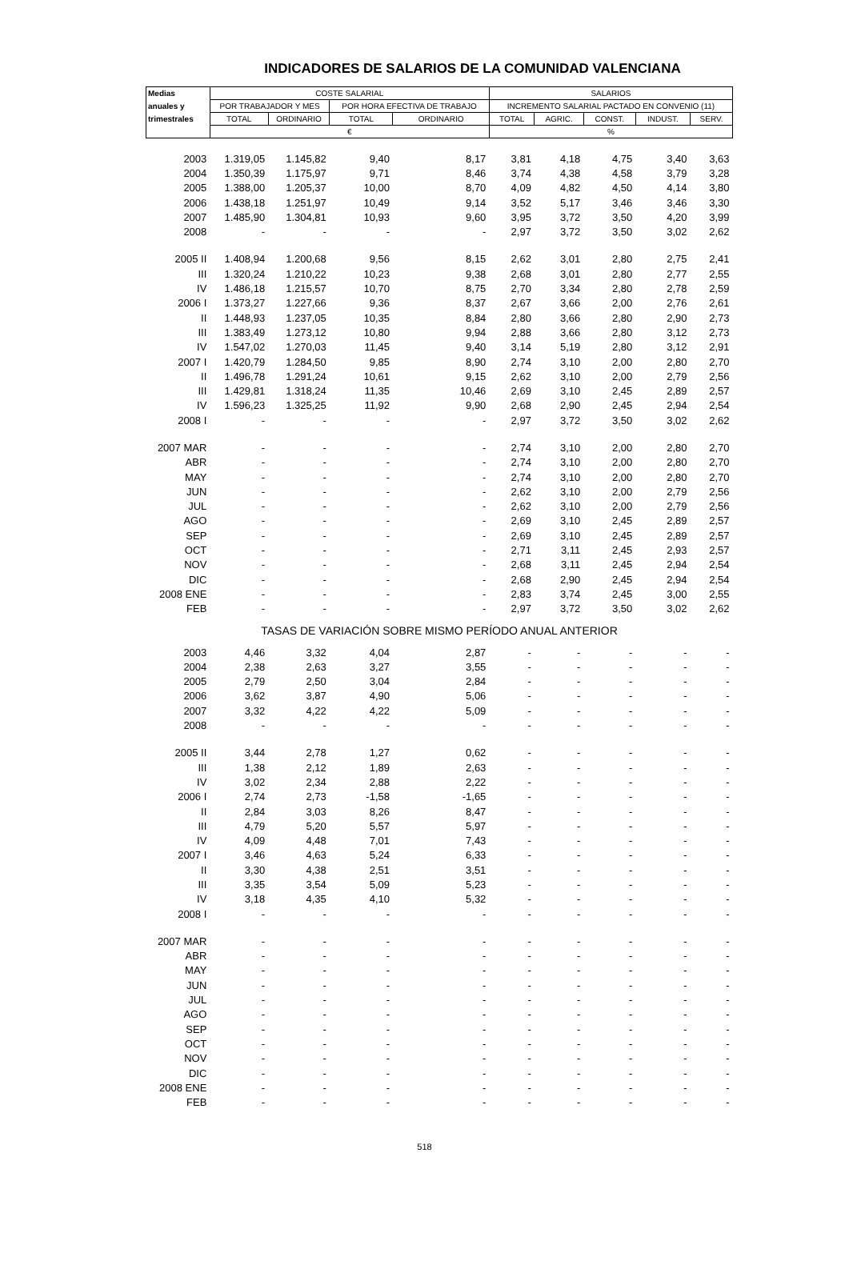INDICADORES DE SALARIOS DE LA COMUNIDAD VALENCIANA
| Medias | COSTE SALARIAL | | | | SALARIOS | | | | |
| --- | --- | --- | --- | --- | --- | --- | --- | --- | --- |
| anuales y | POR TRABAJADOR Y MES | | POR HORA EFECTIVA DE TRABAJO | | INCREMENTO SALARIAL PACTADO EN CONVENIO (11) | | | | |
| trimestrales | TOTAL | ORDINARIO | TOTAL | ORDINARIO | TOTAL | AGRIC. | CONST. | INDUST. | SERV. |
| | € | | | | % | | | | |
| 2003 | 1.319,05 | 1.145,82 | 9,40 | 8,17 | 3,81 | 4,18 | 4,75 | 3,40 | 3,63 |
| 2004 | 1.350,39 | 1.175,97 | 9,71 | 8,46 | 3,74 | 4,38 | 4,58 | 3,79 | 3,28 |
| 2005 | 1.388,00 | 1.205,37 | 10,00 | 8,70 | 4,09 | 4,82 | 4,50 | 4,14 | 3,80 |
| 2006 | 1.438,18 | 1.251,97 | 10,49 | 9,14 | 3,52 | 5,17 | 3,46 | 3,46 | 3,30 |
| 2007 | 1.485,90 | 1.304,81 | 10,93 | 9,60 | 3,95 | 3,72 | 3,50 | 4,20 | 3,99 |
| 2008 | - | - | - | - | 2,97 | 3,72 | 3,50 | 3,02 | 2,62 |
| 2005 II | 1.408,94 | 1.200,68 | 9,56 | 8,15 | 2,62 | 3,01 | 2,80 | 2,75 | 2,41 |
| III | 1.320,24 | 1.210,22 | 10,23 | 9,38 | 2,68 | 3,01 | 2,80 | 2,77 | 2,55 |
| IV | 1.486,18 | 1.215,57 | 10,70 | 8,75 | 2,70 | 3,34 | 2,80 | 2,78 | 2,59 |
| 2006 I | 1.373,27 | 1.227,66 | 9,36 | 8,37 | 2,67 | 3,66 | 2,00 | 2,76 | 2,61 |
| II | 1.448,93 | 1.237,05 | 10,35 | 8,84 | 2,80 | 3,66 | 2,80 | 2,90 | 2,73 |
| III | 1.383,49 | 1.273,12 | 10,80 | 9,94 | 2,88 | 3,66 | 2,80 | 3,12 | 2,73 |
| IV | 1.547,02 | 1.270,03 | 11,45 | 9,40 | 3,14 | 5,19 | 2,80 | 3,12 | 2,91 |
| 2007 I | 1.420,79 | 1.284,50 | 9,85 | 8,90 | 2,74 | 3,10 | 2,00 | 2,80 | 2,70 |
| II | 1.496,78 | 1.291,24 | 10,61 | 9,15 | 2,62 | 3,10 | 2,00 | 2,79 | 2,56 |
| III | 1.429,81 | 1.318,24 | 11,35 | 10,46 | 2,69 | 3,10 | 2,45 | 2,89 | 2,57 |
| IV | 1.596,23 | 1.325,25 | 11,92 | 9,90 | 2,68 | 2,90 | 2,45 | 2,94 | 2,54 |
| 2008 I | - | - | - | - | 2,97 | 3,72 | 3,50 | 3,02 | 2,62 |
| 2007 MAR | - | - | - | - | 2,74 | 3,10 | 2,00 | 2,80 | 2,70 |
| ABR | - | - | - | - | 2,74 | 3,10 | 2,00 | 2,80 | 2,70 |
| MAY | - | - | - | - | 2,74 | 3,10 | 2,00 | 2,80 | 2,70 |
| JUN | - | - | - | - | 2,62 | 3,10 | 2,00 | 2,79 | 2,56 |
| JUL | - | - | - | - | 2,62 | 3,10 | 2,00 | 2,79 | 2,56 |
| AGO | - | - | - | - | 2,69 | 3,10 | 2,45 | 2,89 | 2,57 |
| SEP | - | - | - | - | 2,69 | 3,10 | 2,45 | 2,89 | 2,57 |
| OCT | - | - | - | - | 2,71 | 3,11 | 2,45 | 2,93 | 2,57 |
| NOV | - | - | - | - | 2,68 | 3,11 | 2,45 | 2,94 | 2,54 |
| DIC | - | - | - | - | 2,68 | 2,90 | 2,45 | 2,94 | 2,54 |
| 2008 ENE | - | - | - | - | 2,83 | 3,74 | 2,45 | 3,00 | 2,55 |
| FEB | - | - | - | - | 2,97 | 3,72 | 3,50 | 3,02 | 2,62 |
| TASAS DE VARIACIÓN SOBRE MISMO PERÍODO ANUAL ANTERIOR | | | | | | | | | |
| 2003 | 4,46 | 3,32 | 4,04 | 2,87 | - | - | - | - | - |
| 2004 | 2,38 | 2,63 | 3,27 | 3,55 | - | - | - | - | - |
| 2005 | 2,79 | 2,50 | 3,04 | 2,84 | - | - | - | - | - |
| 2006 | 3,62 | 3,87 | 4,90 | 5,06 | - | - | - | - | - |
| 2007 | 3,32 | 4,22 | 4,22 | 5,09 | - | - | - | - | - |
| 2008 | - | - | - | - | - | - | - | - | - |
| 2005 II | 3,44 | 2,78 | 1,27 | 0,62 | - | - | - | - | - |
| III | 1,38 | 2,12 | 1,89 | 2,63 | - | - | - | - | - |
| IV | 3,02 | 2,34 | 2,88 | 2,22 | - | - | - | - | - |
| 2006 I | 2,74 | 2,73 | -1,58 | -1,65 | - | - | - | - | - |
| II | 2,84 | 3,03 | 8,26 | 8,47 | - | - | - | - | - |
| III | 4,79 | 5,20 | 5,57 | 5,97 | - | - | - | - | - |
| IV | 4,09 | 4,48 | 7,01 | 7,43 | - | - | - | - | - |
| 2007 I | 3,46 | 4,63 | 5,24 | 6,33 | - | - | - | - | - |
| II | 3,30 | 4,38 | 2,51 | 3,51 | - | - | - | - | - |
| III | 3,35 | 3,54 | 5,09 | 5,23 | - | - | - | - | - |
| IV | 3,18 | 4,35 | 4,10 | 5,32 | - | - | - | - | - |
| 2008 I | - | - | - | - | - | - | - | - | - |
| 2007 MAR | - | - | - | - | - | - | - | - | - |
| ABR | - | - | - | - | - | - | - | - | - |
| MAY | - | - | - | - | - | - | - | - | - |
| JUN | - | - | - | - | - | - | - | - | - |
| JUL | - | - | - | - | - | - | - | - | - |
| AGO | - | - | - | - | - | - | - | - | - |
| SEP | - | - | - | - | - | - | - | - | - |
| OCT | - | - | - | - | - | - | - | - | - |
| NOV | - | - | - | - | - | - | - | - | - |
| DIC | - | - | - | - | - | - | - | - | - |
| 2008 ENE | - | - | - | - | - | - | - | - | - |
| FEB | - | - | - | - | - | - | - | - | - |
518